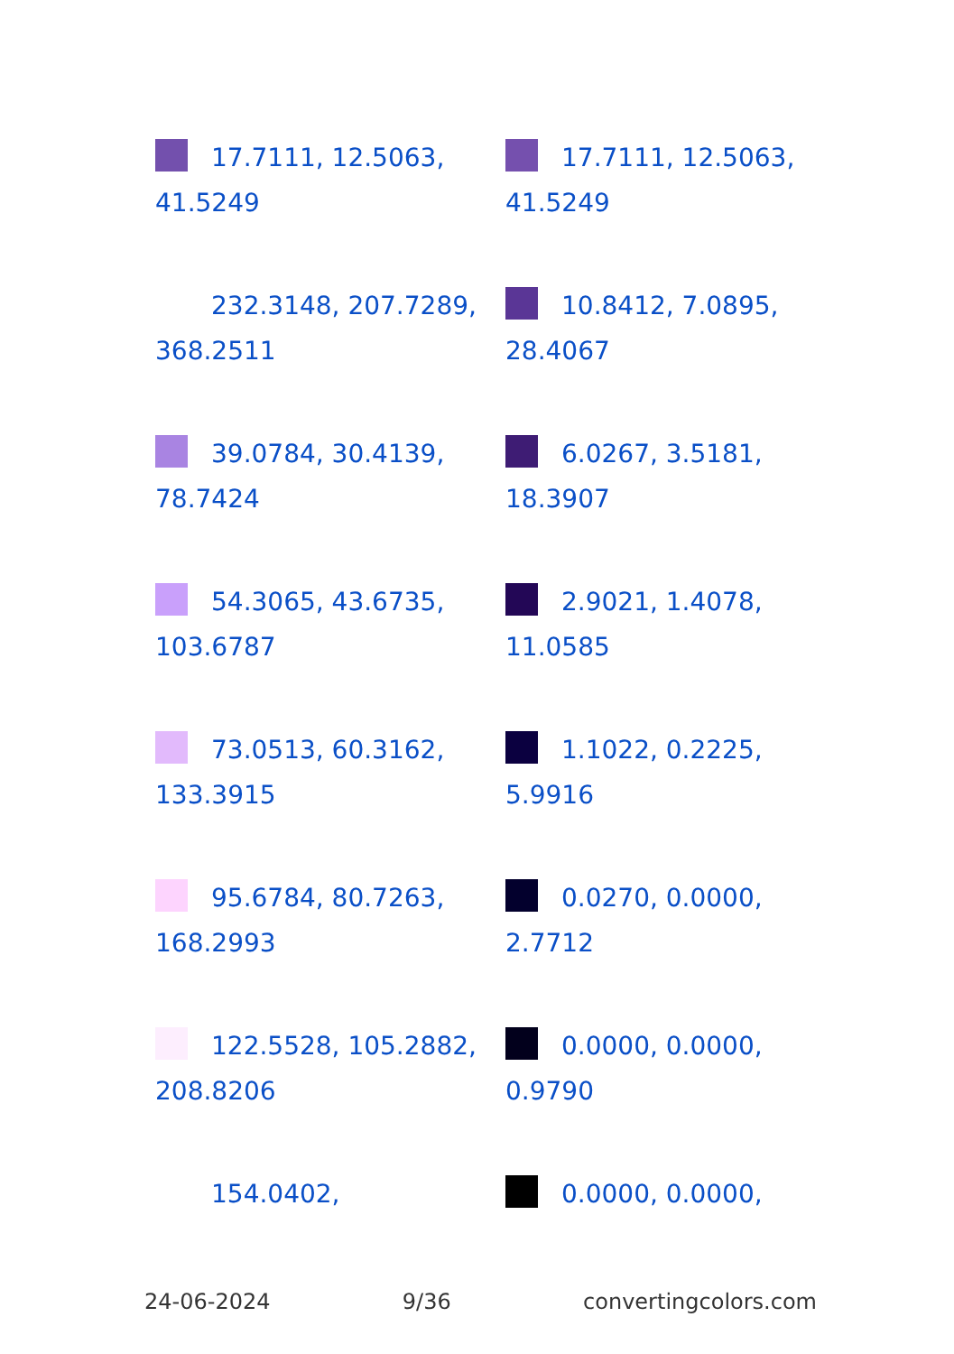17.7111, 12.5063, 41.5249
17.7111, 12.5063, 41.5249
232.3148, 207.7289, 368.2511
10.8412, 7.0895, 28.4067
39.0784, 30.4139, 78.7424
6.0267, 3.5181, 18.3907
54.3065, 43.6735, 103.6787
2.9021, 1.4078, 11.0585
73.0513, 60.3162, 133.3915
1.1022, 0.2225, 5.9916
95.6784, 80.7263, 168.2993
0.0270, 0.0000, 2.7712
122.5528, 105.2882, 208.8206
0.0000, 0.0000, 0.9790
154.0402,
0.0000, 0.0000,
24-06-2024 9/36 convertingcolors.com